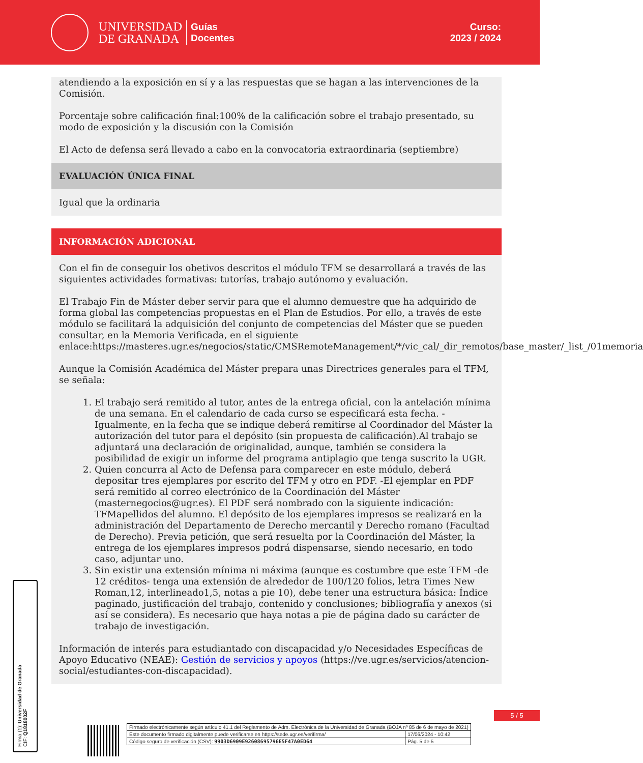UNIVERSIDAD
DE GRANADA
Guías
Docentes
Curso:
2023 / 2024
atendiendo a la exposición en sí y a las respuestas que se hagan a las intervenciones de la Comisión.
Porcentaje sobre calificación final:100% de la calificación sobre el trabajo presentado, su modo de exposición y la discusión con la Comisión
El Acto de defensa será llevado a cabo en la convocatoria extraordinaria (septiembre)
EVALUACIÓN ÚNICA FINAL
Igual que la ordinaria
INFORMACIÓN ADICIONAL
Con el fin de conseguir los obetivos descritos el módulo TFM se desarrollará a través de las siguientes actividades formativas: tutorías, trabajo autónomo y evaluación.
El Trabajo Fin de Máster deber servir para que el alumno demuestre que ha adquirido de forma global las competencias propuestas en el Plan de Estudios. Por ello, a través de este módulo se facilitará la adquisición del conjunto de competencias del Máster que se pueden consultar, en la Memoria Verificada, en el siguiente enlace:https://masteres.ugr.es/negocios/static/CMSRemoteManagement/*/vic_cal/_dir_remotos/base_master/_list_/01memoria
Aunque la Comisión Académica del Máster prepara unas Directrices generales para el TFM, se señala:
1. El trabajo será remitido al tutor, antes de la entrega oficial, con la antelación mínima de una semana. En el calendario de cada curso se especificará esta fecha. - Igualmente, en la fecha que se indique deberá remitirse al Coordinador del Máster la autorización del tutor para el depósito (sin propuesta de calificación).Al trabajo se adjuntará una declaración de originalidad, aunque, también se considera la posibilidad de exigir un informe del programa antiplagio que tenga suscrito la UGR.
2. Quien concurra al Acto de Defensa para comparecer en este módulo, deberá depositar tres ejemplares por escrito del TFM y otro en PDF. -El ejemplar en PDF será remitido al correo electrónico de la Coordinación del Máster (masternegocios@ugr.es). El PDF será nombrado con la siguiente indicación: TFMapellidos del alumno. El depósito de los ejemplares impresos se realizará en la administración del Departamento de Derecho mercantil y Derecho romano (Facultad de Derecho). Previa petición, que será resuelta por la Coordinación del Máster, la entrega de los ejemplares impresos podrá dispensarse, siendo necesario, en todo caso, adjuntar uno.
3. Sin existir una extensión mínima ni máxima (aunque es costumbre que este TFM -de 12 créditos- tenga una extensión de alrededor de 100/120 folios, letra Times New Roman,12, interlineado1,5, notas a pie 10), debe tener una estructura básica: Índice paginado, justificación del trabajo, contenido y conclusiones; bibliografía y anexos (si así se considera). Es necesario que haya notas a pie de página dado su carácter de trabajo de investigación.
Información de interés para estudiantado con discapacidad y/o Necesidades Específicas de Apoyo Educativo (NEAE): Gestión de servicios y apoyos (https://ve.ugr.es/servicios/atencion-social/estudiantes-con-discapacidad).
Firma (1): Universidad de Granada
CIF: Q1818002F
5 / 5
| Firmado electrónicamente según artículo 41.1 del Reglamento de Adm. Electrónica de la Universidad de Granada (BOJA nº 85 de 6 de mayo de 2021) | |
| Este documento firmado digitalmente puede verificarse en https://sede.ugr.es/verifirma/ | 17/06/2024 - 10:42 |
| Código seguro de verificación (CSV): 9903D6909E92608695796E5F47A0ED64 | Pág. 5 de 5 |